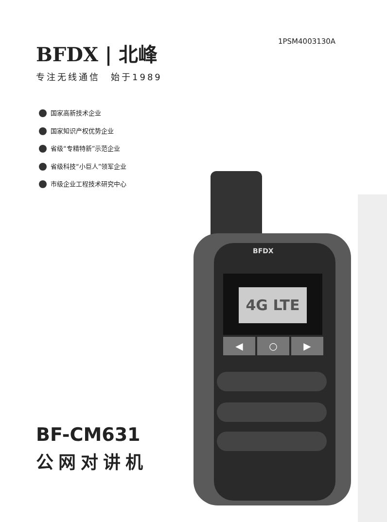1PSM4003130A
BFDX | 北峰
专注无线通信　始于1989
国家高新技术企业
国家知识产权优势企业
省级“专精特新”示范企业
省级科技“小巨人”领军企业
市级企业工程技术研究中心
BFDX
4G LTE
◀ ○ ▶
BF-CM631
公网对讲机